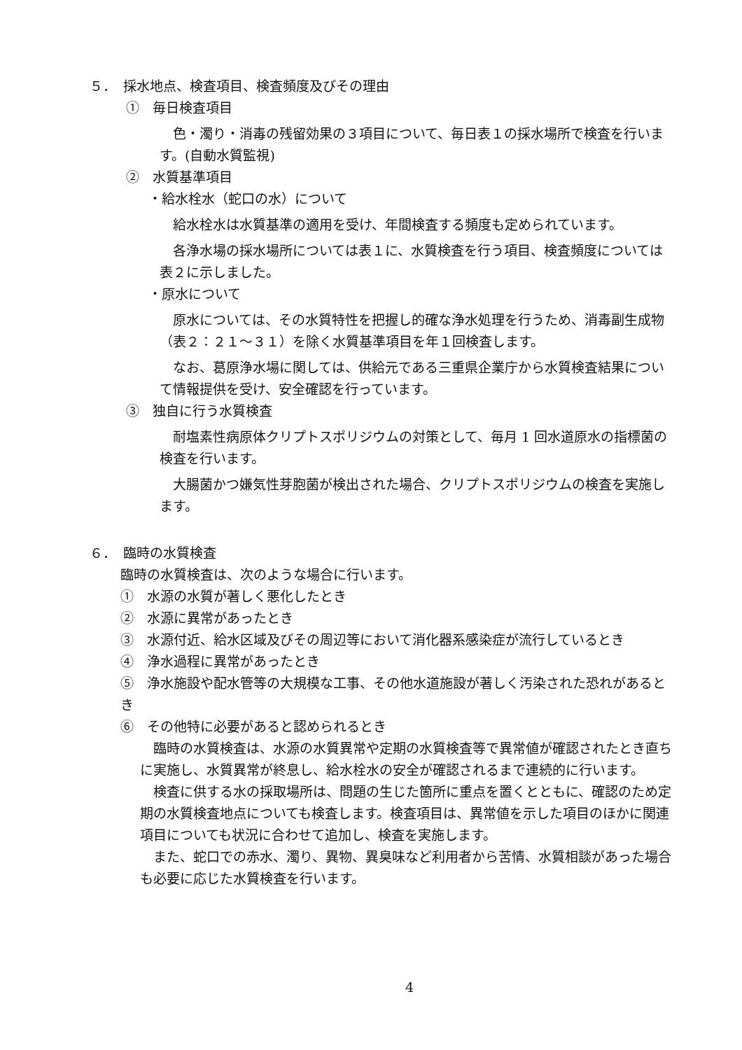５．　採水地点、検査項目、検査頻度及びその理由
①　毎日検査項目
　色・濁り・消毒の残留効果の３項目について、毎日表１の採水場所で検査を行います。(自動水質監視)
②　水質基準項目
・給水栓水（蛇口の水）について
　給水栓水は水質基準の適用を受け、年間検査する頻度も定められています。
　各浄水場の採水場所については表１に、水質検査を行う項目、検査頻度については表２に示しました。
・原水について
　原水については、その水質特性を把握し的確な浄水処理を行うため、消毒副生成物（表２：２１～３１）を除く水質基準項目を年１回検査します。
　なお、葛原浄水場に関しては、供給元である三重県企業庁から水質検査結果について情報提供を受け、安全確認を行っています。
③　独自に行う水質検査
　耐塩素性病原体クリプトスポリジウムの対策として、毎月 1 回水道原水の指標菌の検査を行います。
　大腸菌かつ嫌気性芽胞菌が検出された場合、クリプトスポリジウムの検査を実施します。
６．　臨時の水質検査
臨時の水質検査は、次のような場合に行います。
①　水源の水質が著しく悪化したとき
②　水源に異常があったとき
③　水源付近、給水区域及びその周辺等において消化器系感染症が流行しているとき
④　浄水過程に異常があったとき
⑤　浄水施設や配水管等の大規模な工事、その他水道施設が著しく汚染された恐れがあるとき
⑥　その他特に必要があると認められるとき
　臨時の水質検査は、水源の水質異常や定期の水質検査等で異常値が確認されたとき直ちに実施し、水質異常が終息し、給水栓水の安全が確認されるまで連続的に行います。
　検査に供する水の採取場所は、問題の生じた箇所に重点を置くとともに、確認のため定期の水質検査地点についても検査します。検査項目は、異常値を示した項目のほかに関連項目についても状況に合わせて追加し、検査を実施します。
　また、蛇口での赤水、濁り、異物、異臭味など利用者から苦情、水質相談があった場合も必要に応じた水質検査を行います。
4